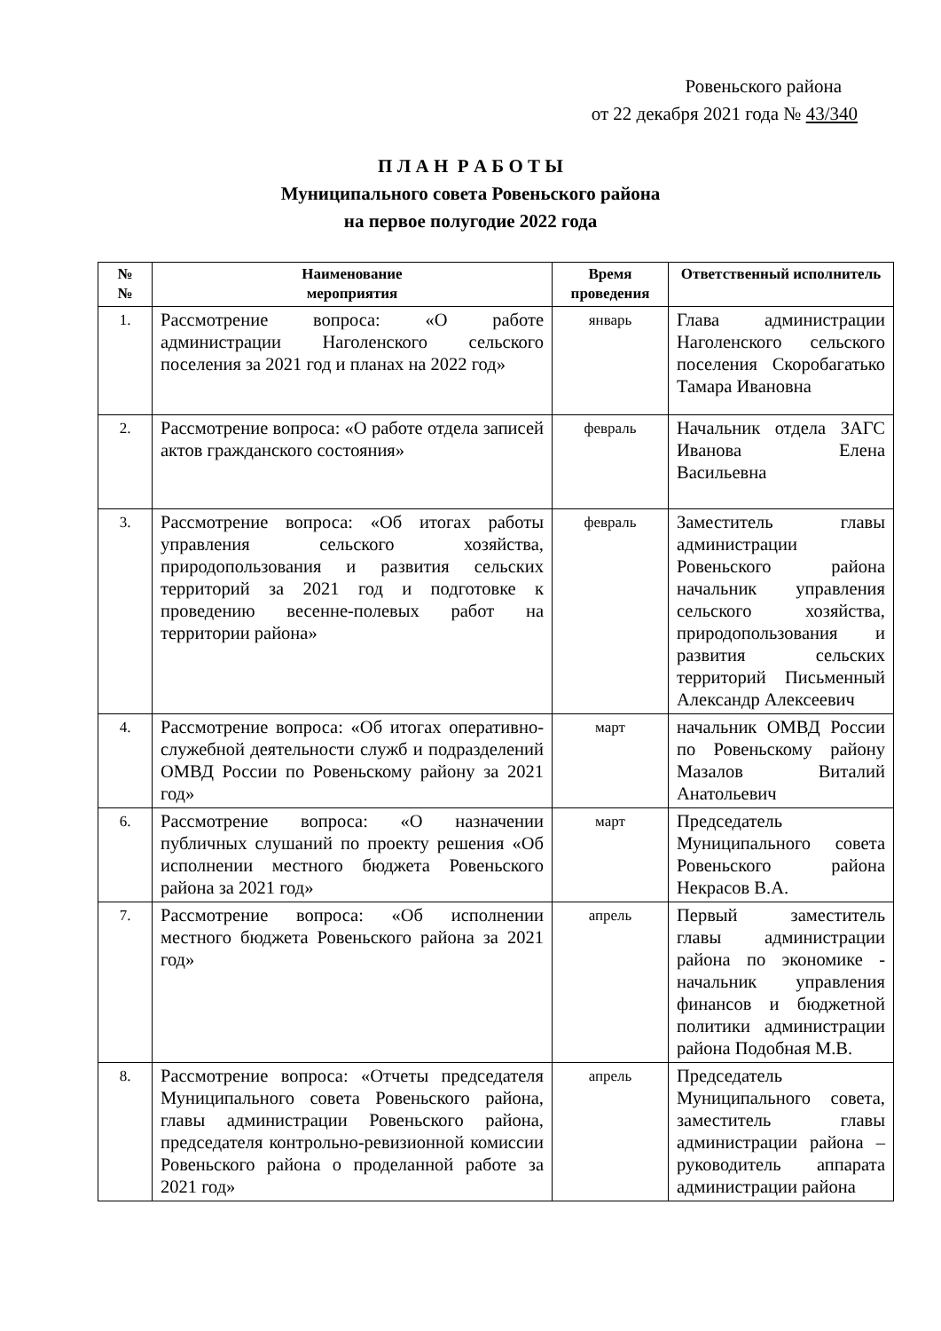Ровеньского района
от 22 декабря 2021 года № 43/340
П Л А Н Р А Б О Т Ы
Муниципального совета Ровеньского района
на первое полугодие 2022 года
| № № | Наименование мероприятия | Время проведения | Ответственный исполнитель |
| --- | --- | --- | --- |
| 1. | Рассмотрение вопроса: «О работе администрации Наголенского сельского поселения за 2021 год и планах на 2022 год» | январь | Глава администрации Наголенского сельского поселения Скоробагатько Тамара Ивановна |
| 2. | Рассмотрение вопроса: «О работе отдела записей актов гражданского состояния» | февраль | Начальник отдела ЗАГС Иванова Елена Васильевна |
| 3. | Рассмотрение вопроса: «Об итогах работы управления сельского хозяйства, природопользования и развития сельских территорий за 2021 год и подготовке к проведению весенне-полевых работ на территории района» | февраль | Заместитель главы администрации Ровеньского района начальник управления сельского хозяйства, природопользования и развития сельских территорий Письменный Александр Алексеевич |
| 4. | Рассмотрение вопроса: «Об итогах оперативно-служебной деятельности служб и подразделений ОМВД России по Ровеньскому району за 2021 год» | март | начальник ОМВД России по Ровеньскому району Мазалов Виталий Анатольевич |
| 6. | Рассмотрение вопроса: «О назначении публичных слушаний по проекту решения «Об исполнении местного бюджета Ровеньского района за 2021 год» | март | Председатель Муниципального совета Ровеньского района Некрасов В.А. |
| 7. | Рассмотрение вопроса: «Об исполнении местного бюджета Ровеньского района за 2021 год» | апрель | Первый заместитель главы администрации района по экономике - начальник управления финансов и бюджетной политики администрации района Подобная М.В. |
| 8. | Рассмотрение вопроса: «Отчеты председателя Муниципального совета Ровеньского района, главы администрации Ровеньского района, председателя контрольно-ревизионной комиссии Ровеньского района о проделанной работе за 2021 год» | апрель | Председатель Муниципального совета, заместитель главы администрации района – руководитель аппарата администрации района |